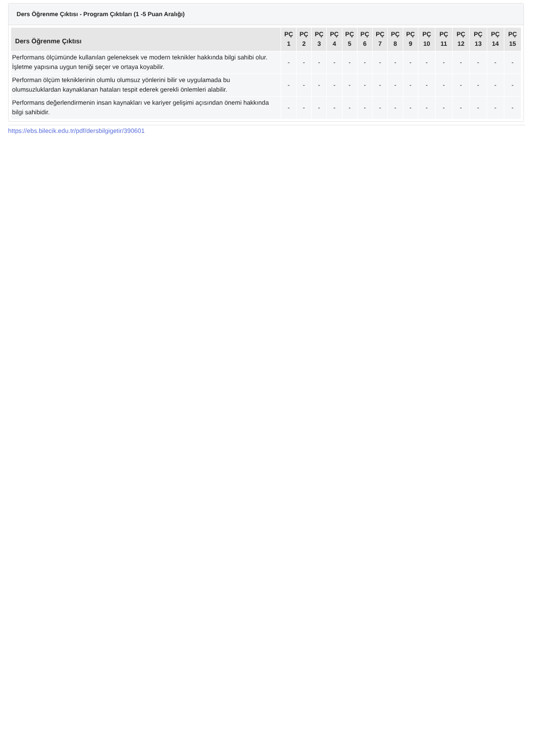Ders Öğrenme Çıktısı - Program Çıktıları (1 -5 Puan Aralığı)
| Ders Öğrenme Çıktısı | PÇ 1 | PÇ 2 | PÇ 3 | PÇ 4 | PÇ 5 | PÇ 6 | PÇ 7 | PÇ 8 | PÇ 9 | PÇ 10 | PÇ 11 | PÇ 12 | PÇ 13 | PÇ 14 | PÇ 15 |
| --- | --- | --- | --- | --- | --- | --- | --- | --- | --- | --- | --- | --- | --- | --- | --- |
| Performans ölçümünde kullanılan geleneksek ve modern teknikler hakkında bilgi sahibi olur. İşletme yapısına uygun teniği seçer ve ortaya koyabilir. | - | - | - | - | - | - | - | - | - | - | - | - | - | - | - |
| Performan ölçüm tekniklerinin olumlu olumsuz yönlerini bilir ve uygulamada bu olumsuzluklardan kaynaklanan hataları tespit ederek gerekli önlemleri alabilir. | - | - | - | - | - | - | - | - | - | - | - | - | - | - | - |
| Performans değerlendirmenin insan kaynakları ve kariyer gelişimi açısından önemi hakkında bilgi sahibidir. | - | - | - | - | - | - | - | - | - | - | - | - | - | - | - |
https://ebs.bilecik.edu.tr/pdf/dersbilgigetir/390601